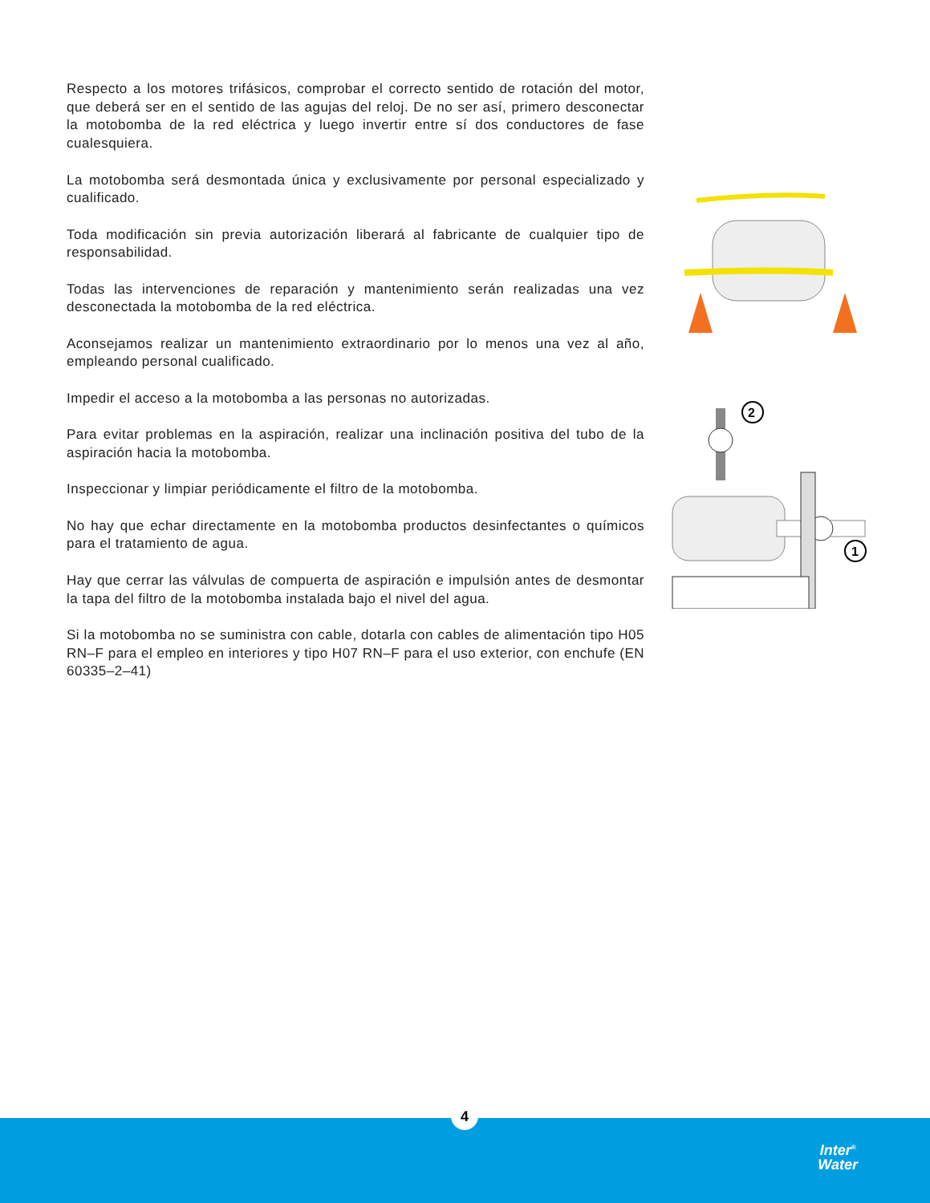Respecto a los motores trifásicos, comprobar el correcto sentido de rotación del motor, que deberá ser en el sentido de las agujas del reloj. De no ser así, primero desconectar la motobomba de la red eléctrica y luego invertir entre sí dos conductores de fase cualesquiera.
La motobomba será desmontada única y exclusivamente por personal especializado y cualificado.
Toda modificación sin previa autorización liberará al fabricante de cualquier tipo de responsabilidad.
Todas las intervenciones de reparación y mantenimiento serán realizadas una vez desconectada la motobomba de la red eléctrica.
Aconsejamos realizar un mantenimiento extraordinario por lo menos una vez al año, empleando personal cualificado.
Impedir el acceso a la motobomba a las personas no autorizadas.
Para evitar problemas en la aspiración, realizar una inclinación positiva del tubo de la aspiración hacia la motobomba.
Inspeccionar y limpiar periódicamente el filtro de la motobomba.
No hay que echar directamente en la motobomba productos desinfectantes o químicos para el tratamiento de agua.
Hay que cerrar las válvulas de compuerta de aspiración e impulsión antes de desmontar la tapa del filtro de la motobomba instalada bajo el nivel del agua.
Si la motobomba no se suministra con cable, dotarla con cables de alimentación tipo H05 RN–F para el empleo en interiores y tipo H07 RN–F para el uso exterior, con enchufe (EN 60335–2–41)
2
1
Inter<sup>®</sup>
Water
4